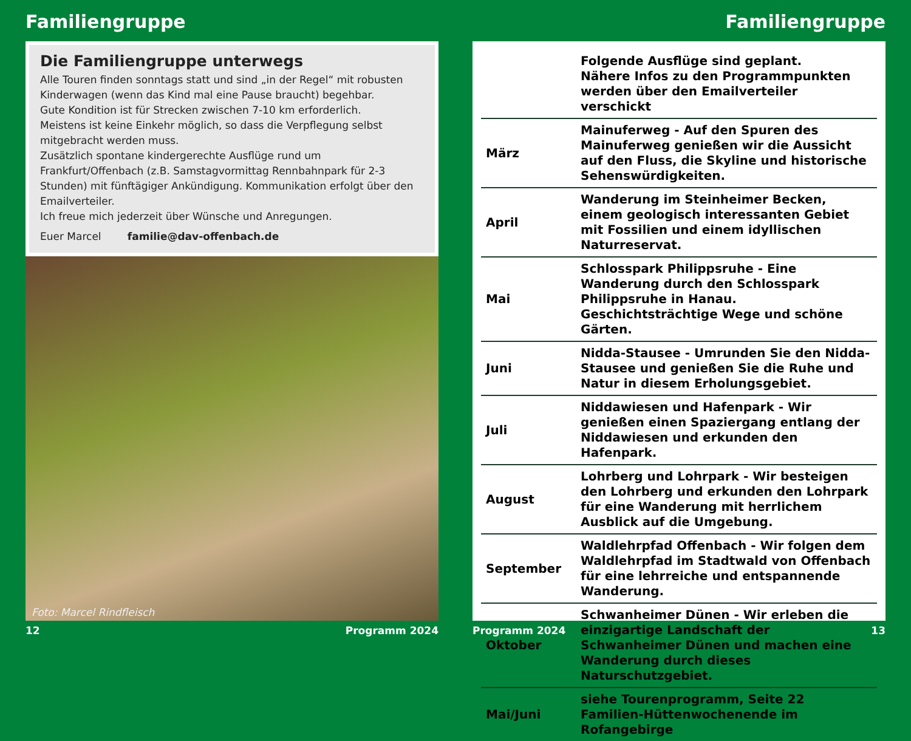Familiengruppe
Die Familiengruppe unterwegs
Alle Touren finden sonntags statt und sind „in der Regel“ mit robusten Kinderwagen (wenn das Kind mal eine Pause braucht) begehbar.
Gute Kondition ist für Strecken zwischen 7-10 km erforderlich.
Meistens ist keine Einkehr möglich, so dass die Verpflegung selbst mitgebracht werden muss.
Zusätzlich spontane kindergerechte Ausflüge rund um Frankfurt/Offenbach (z.B. Samstagvormittag Rennbahnpark für 2-3 Stunden) mit fünftägiger Ankündigung. Kommunikation erfolgt über den Emailverteiler.
Ich freue mich jederzeit über Wünsche und Anregungen.
Euer Marcel familie@dav-offenbach.de
Foto: Marcel Rindfleisch
12 Programm 2024
Familiengruppe
| | Folgende Ausflüge sind geplant. Nähere Infos zu den Programmpunkten werden über den Emailverteiler verschickt |
| März | Mainuferweg - Auf den Spuren des Mainuferweg genießen wir die Aussicht auf den Fluss, die Skyline und historische Sehenswürdigkeiten. |
| April | Wanderung im Steinheimer Becken, einem geologisch interessanten Gebiet mit Fossilien und einem idyllischen Naturreservat. |
| Mai | Schlosspark Philippsruhe - Eine Wanderung durch den Schlosspark Philippsruhe in Hanau. Geschichtsträchtige Wege und schöne Gärten. |
| Juni | Nidda-Stausee - Umrunden Sie den Nidda-Stausee und genießen Sie die Ruhe und Natur in diesem Erholungsgebiet. |
| Juli | Niddawiesen und Hafenpark - Wir genießen einen Spaziergang entlang der Niddawiesen und erkunden den Hafenpark. |
| August | Lohrberg und Lohrpark - Wir besteigen den Lohrberg und erkunden den Lohrpark für eine Wanderung mit herrlichem Ausblick auf die Umgebung. |
| September | Waldlehrpfad Offenbach - Wir folgen dem Waldlehrpfad im Stadtwald von Offenbach für eine lehrreiche und entspannende Wanderung. |
| Oktober | Schwanheimer Dünen - Wir erleben die einzigartige Landschaft der Schwanheimer Dünen und machen eine Wanderung durch dieses Naturschutzgebiet. |
| Mai/Juni | siehe Tourenprogramm, Seite 22 Familien-Hüttenwochenende im Rofangebirge |
Programm 2024 13